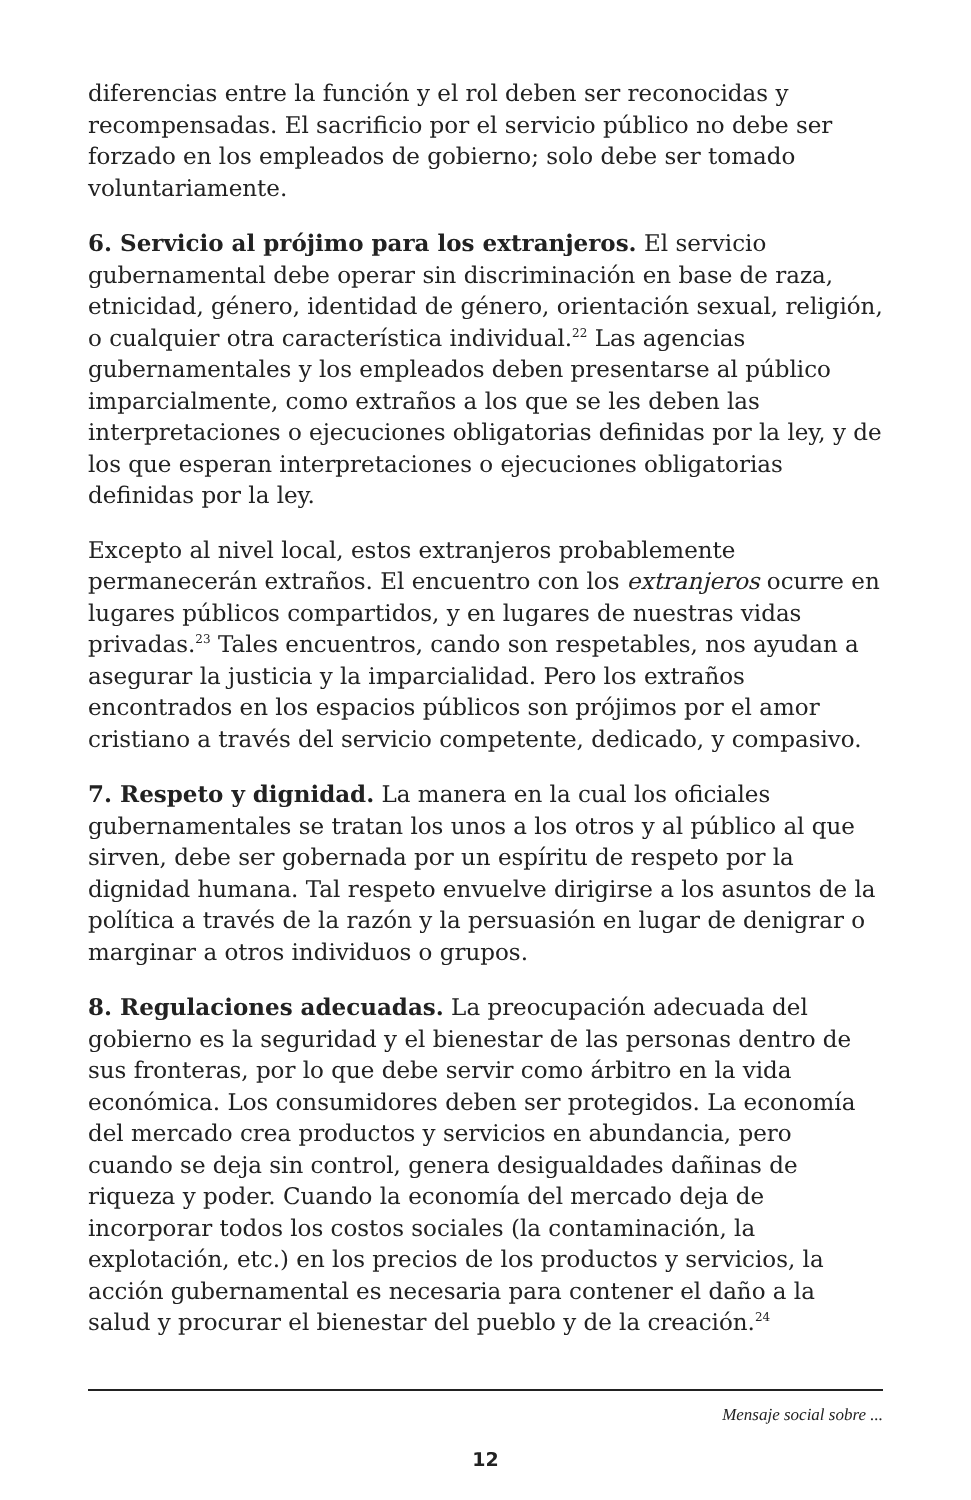diferencias entre la función y el rol deben ser reconocidas y recompensadas. El sacrificio por el servicio público no debe ser forzado en los empleados de gobierno; solo debe ser tomado voluntariamente.
6. Servicio al prójimo para los extranjeros. El servicio gubernamental debe operar sin discriminación en base de raza, etnicidad, género, identidad de género, orientación sexual, religión, o cualquier otra característica individual.<sup>22</sup> Las agencias gubernamentales y los empleados deben presentarse al público imparcialmente, como extraños a los que se les deben las interpretaciones o ejecuciones obligatorias definidas por la ley, y de los que esperan interpretaciones o ejecuciones obligatorias definidas por la ley.
Excepto al nivel local, estos extranjeros probablemente permanecerán extraños. El encuentro con los extranjeros ocurre en lugares públicos compartidos, y en lugares de nuestras vidas privadas.<sup>23</sup> Tales encuentros, cando son respetables, nos ayudan a asegurar la justicia y la imparcialidad. Pero los extraños encontrados en los espacios públicos son prójimos por el amor cristiano a través del servicio competente, dedicado, y compasivo.
7. Respeto y dignidad. La manera en la cual los oficiales gubernamentales se tratan los unos a los otros y al público al que sirven, debe ser gobernada por un espíritu de respeto por la dignidad humana. Tal respeto envuelve dirigirse a los asuntos de la política a través de la razón y la persuasión en lugar de denigrar o marginar a otros individuos o grupos.
8. Regulaciones adecuadas. La preocupación adecuada del gobierno es la seguridad y el bienestar de las personas dentro de sus fronteras, por lo que debe servir como árbitro en la vida económica. Los consumidores deben ser protegidos. La economía del mercado crea productos y servicios en abundancia, pero cuando se deja sin control, genera desigualdades dañinas de riqueza y poder. Cuando la economía del mercado deja de incorporar todos los costos sociales (la contaminación, la explotación, etc.) en los precios de los productos y servicios, la acción gubernamental es necesaria para contener el daño a la salud y procurar el bienestar del pueblo y de la creación.<sup>24</sup>
Mensaje social sobre ...
12